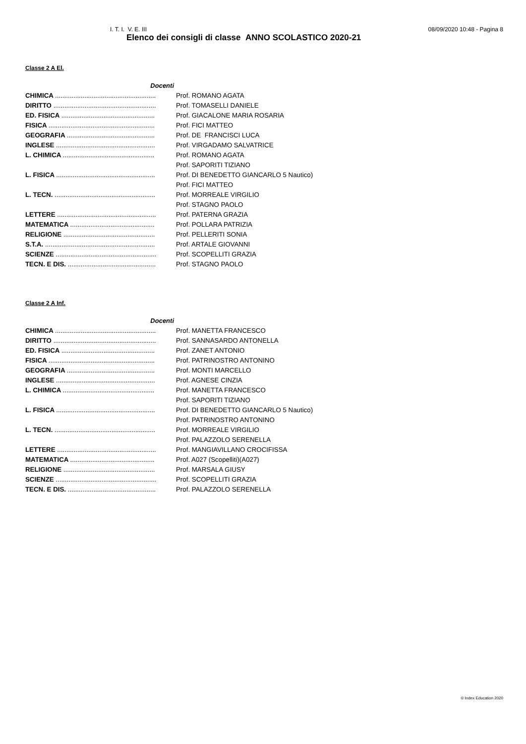I. T. I. V. E. III 08/09/2020 10:48 - Pagina 8
Elenco dei consigli di classe ANNO SCOLASTICO 2020-21
Classe 2 A El.
| Docenti | |
| CHIMICA ....................................................... | Prof. ROMANO AGATA |
| DIRITTO ........................................................ | Prof. TOMASELLI DANIELE |
| ED. FISICA ................................................... | Prof. GIACALONE MARIA ROSARIA |
| FISICA .......................................................... | Prof. FICI MATTEO |
| GEOGRAFIA ................................................ | Prof. DE FRANCISCI LUCA |
| INGLESE ...................................................... | Prof. VIRGADAMO SALVATRICE |
| L. CHIMICA .................................................. | Prof. ROMANO AGATA |
| | Prof. SAPORITI TIZIANO |
| L. FISICA ...................................................... | Prof. DI BENEDETTO GIANCARLO 5 Nautico) |
| | Prof. FICI MATTEO |
| L. TECN. ....................................................... | Prof. MORREALE VIRGILIO |
| | Prof. STAGNO PAOLO |
| LETTERE ...................................................... | Prof. PATERNA GRAZIA |
| MATEMATICA .............................................. | Prof. POLLARA PATRIZIA |
| RELIGIONE .................................................. | Prof. PELLERITI SONIA |
| S.T.A. ............................................................ | Prof. ARTALE GIOVANNI |
| SCIENZE ....................................................... | Prof. SCOPELLITI GRAZIA |
| TECN. E DIS. ................................................ | Prof. STAGNO PAOLO |
Classe 2 A Inf.
| Docenti | |
| CHIMICA ....................................................... | Prof. MANETTA FRANCESCO |
| DIRITTO ........................................................ | Prof. SANNASARDO ANTONELLA |
| ED. FISICA ................................................... | Prof. ZANET ANTONIO |
| FISICA .......................................................... | Prof. PATRINOSTRO ANTONINO |
| GEOGRAFIA ................................................ | Prof. MONTI MARCELLO |
| INGLESE ...................................................... | Prof. AGNESE CINZIA |
| L. CHIMICA .................................................. | Prof. MANETTA FRANCESCO |
| | Prof. SAPORITI TIZIANO |
| L. FISICA ...................................................... | Prof. DI BENEDETTO GIANCARLO 5 Nautico) |
| | Prof. PATRINOSTRO ANTONINO |
| L. TECN. ....................................................... | Prof. MORREALE VIRGILIO |
| | Prof. PALAZZOLO SERENELLA |
| LETTERE ...................................................... | Prof. MANGIAVILLANO CROCIFISSA |
| MATEMATICA .............................................. | Prof. A027 (Scopelliti)(A027) |
| RELIGIONE .................................................. | Prof. MARSALA GIUSY |
| SCIENZE ....................................................... | Prof. SCOPELLITI GRAZIA |
| TECN. E DIS. ................................................ | Prof. PALAZZOLO SERENELLA |
© Index Education 2020